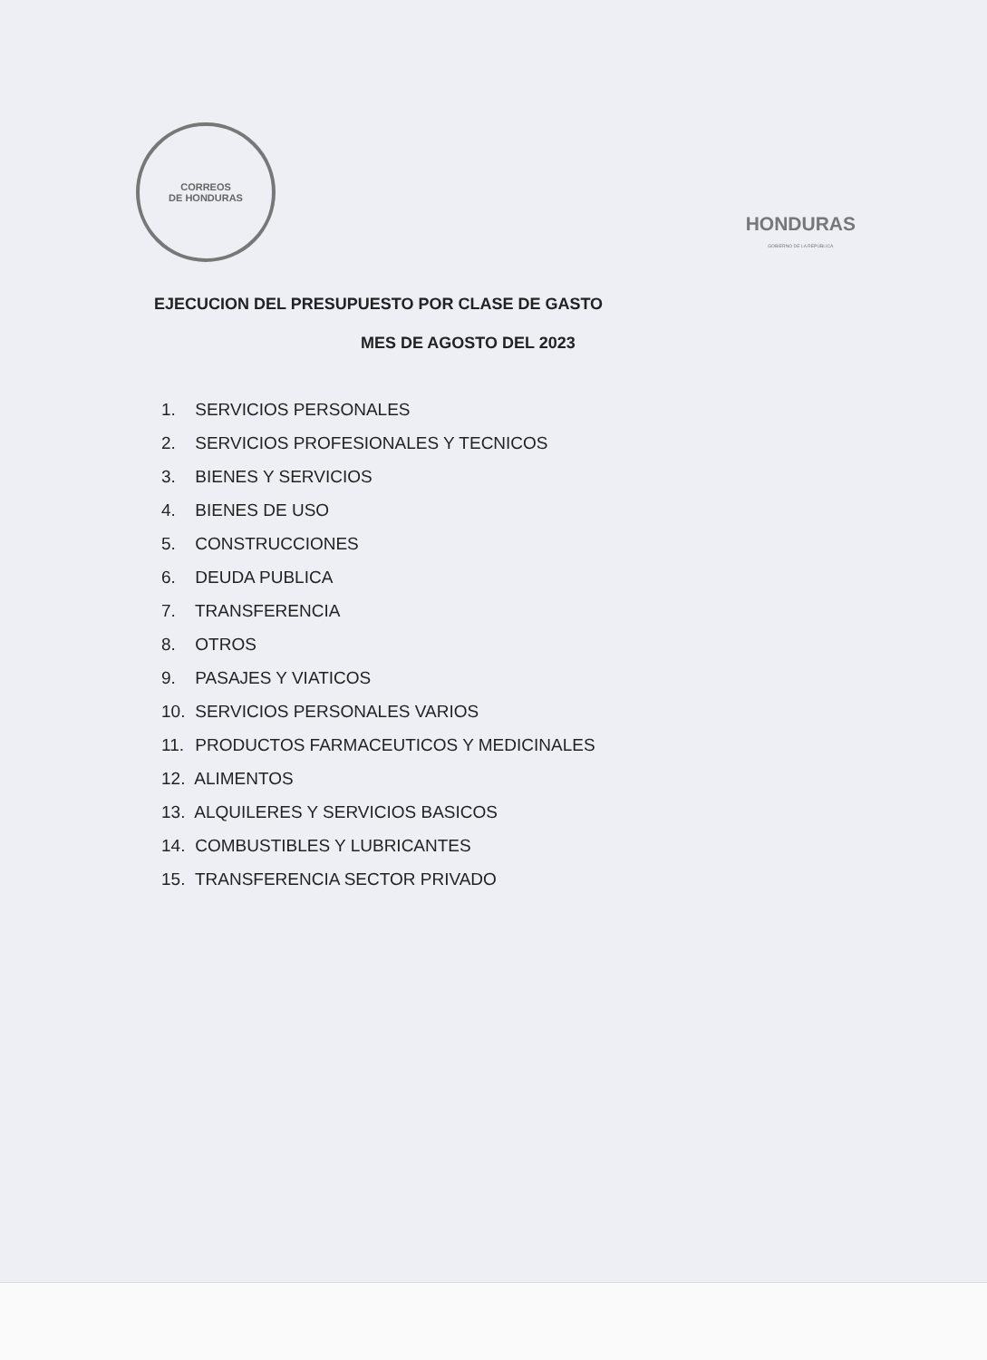CORREOS
DE HONDURAS
HONDURAS
GOBIERNO DE LA REPÚBLICA
EJECUCION DEL PRESUPUESTO POR CLASE DE GASTO
MES DE AGOSTO DEL 2023
1. SERVICIOS PERSONALES
2. SERVICIOS PROFESIONALES Y TECNICOS
3. BIENES Y SERVICIOS
4. BIENES DE USO
5. CONSTRUCCIONES
6. DEUDA PUBLICA
7. TRANSFERENCIA
8. OTROS
9. PASAJES Y VIATICOS
10. SERVICIOS PERSONALES VARIOS
11. PRODUCTOS FARMACEUTICOS Y MEDICINALES
12. ALIMENTOS
13. ALQUILERES Y SERVICIOS BASICOS
14. COMBUSTIBLES Y LUBRICANTES
15. TRANSFERENCIA SECTOR PRIVADO